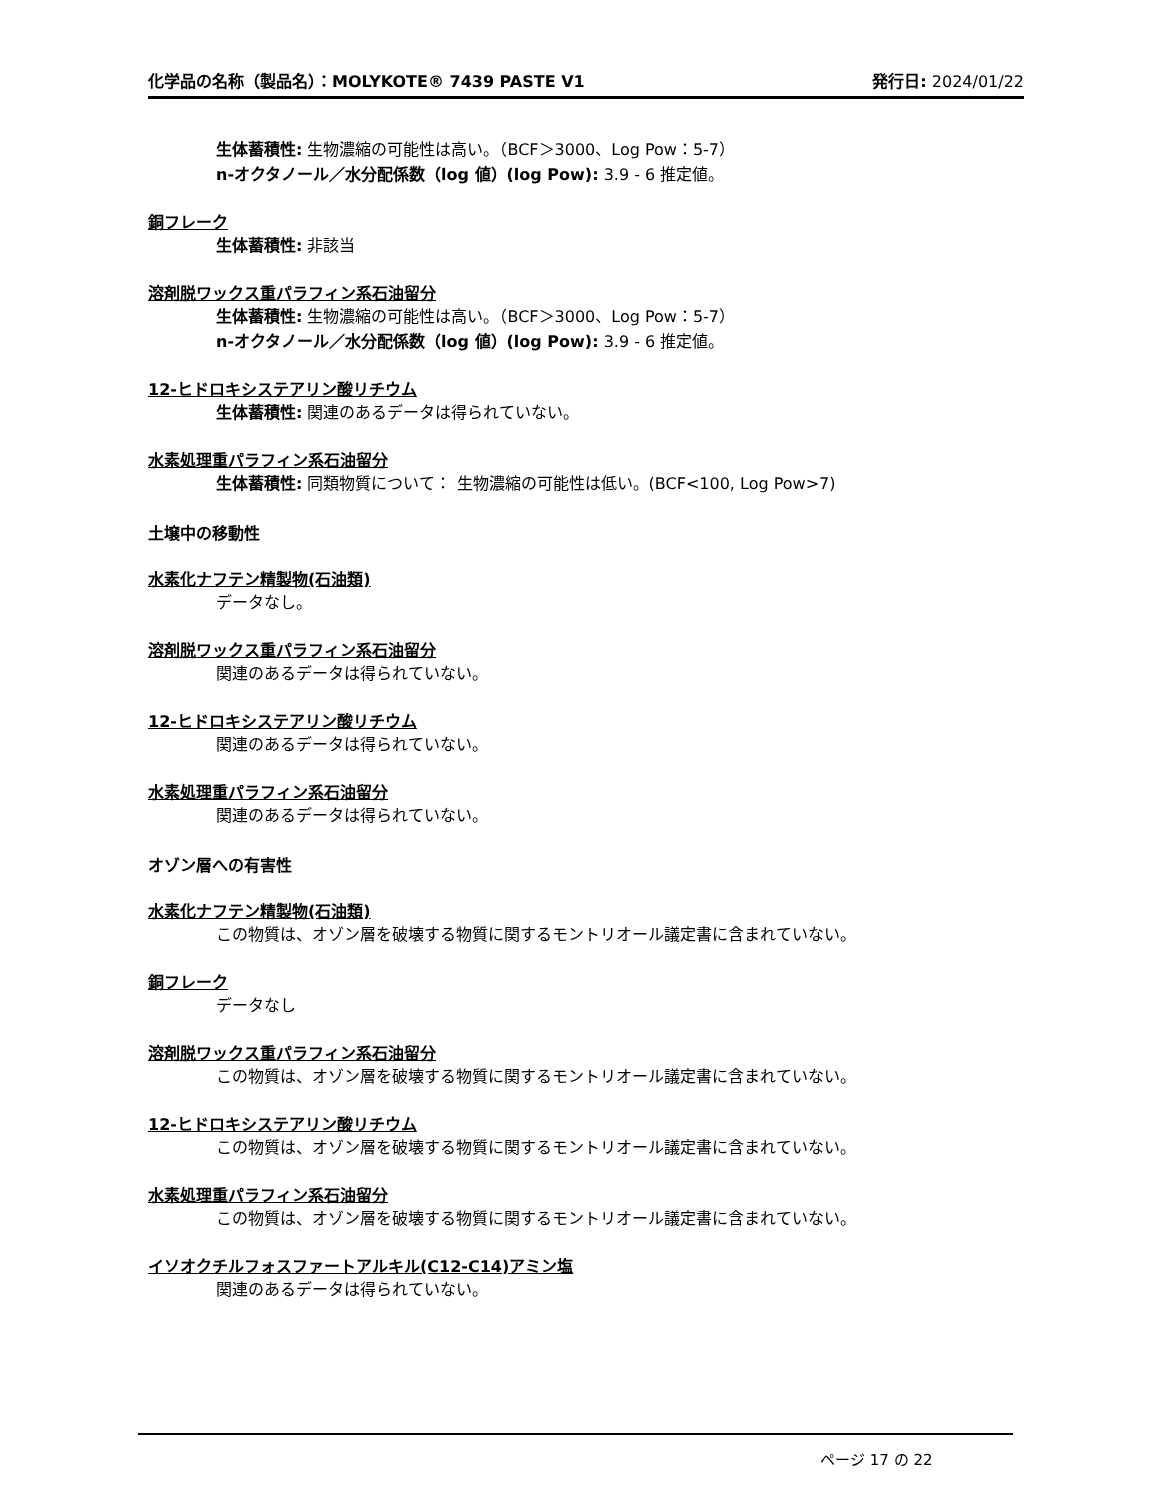化学品の名称（製品名）：MOLYKOTE® 7439 PASTE V1 発行日: 2024/01/22
生体蓄積性: 生物濃縮の可能性は高い。（BCF＞3000、Log Pow：5-7）
n-オクタノール／水分配係数（log 値）(log Pow): 3.9 - 6 推定値。
銅フレーク
生体蓄積性: 非該当
溶剤脱ワックス重パラフィン系石油留分
生体蓄積性: 生物濃縮の可能性は高い。（BCF＞3000、Log Pow：5-7）
n-オクタノール／水分配係数（log 値）(log Pow): 3.9 - 6 推定値。
12-ヒドロキシステアリン酸リチウム
生体蓄積性: 関連のあるデータは得られていない。
水素処理重パラフィン系石油留分
生体蓄積性: 同類物質について： 生物濃縮の可能性は低い。(BCF<100, Log Pow>7)
土壌中の移動性
水素化ナフテン精製物(石油類)
データなし。
溶剤脱ワックス重パラフィン系石油留分
関連のあるデータは得られていない。
12-ヒドロキシステアリン酸リチウム
関連のあるデータは得られていない。
水素処理重パラフィン系石油留分
関連のあるデータは得られていない。
オゾン層への有害性
水素化ナフテン精製物(石油類)
この物質は、オゾン層を破壊する物質に関するモントリオール議定書に含まれていない。
銅フレーク
データなし
溶剤脱ワックス重パラフィン系石油留分
この物質は、オゾン層を破壊する物質に関するモントリオール議定書に含まれていない。
12-ヒドロキシステアリン酸リチウム
この物質は、オゾン層を破壊する物質に関するモントリオール議定書に含まれていない。
水素処理重パラフィン系石油留分
この物質は、オゾン層を破壊する物質に関するモントリオール議定書に含まれていない。
イソオクチルフォスファートアルキル(C12-C14)アミン塩
関連のあるデータは得られていない。
ページ 17 の 22